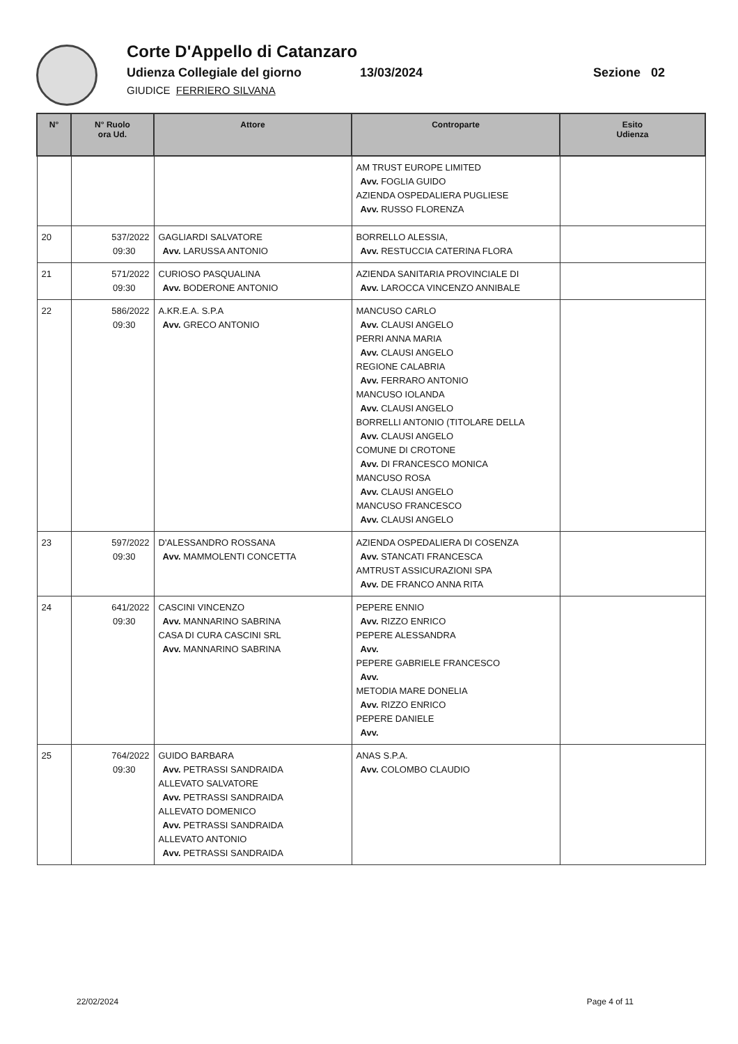Corte D'Appello di Catanzaro
Udienza Collegiale del giorno 13/03/2024 Sezione 02
GIUDICE FERRIERO SILVANA
| N° | N° Ruolo ora Ud. | Attore | Controparte | Esito Udienza |
| --- | --- | --- | --- | --- |
| | | | AM TRUST EUROPE LIMITED Avv. FOGLIA GUIDO AZIENDA OSPEDALIERA PUGLIESE Avv. RUSSO FLORENZA | |
| 20 | 537/2022 09:30 | GAGLIARDI SALVATORE Avv. LARUSSA ANTONIO | BORRELLO ALESSIA, Avv. RESTUCCIA CATERINA FLORA | |
| 21 | 571/2022 09:30 | CURIOSO PASQUALINA Avv. BODERONE ANTONIO | AZIENDA SANITARIA PROVINCIALE DI Avv. LAROCCA VINCENZO ANNIBALE | |
| 22 | 586/2022 09:30 | A.KR.E.A. S.P.A Avv. GRECO ANTONIO | MANCUSO CARLO Avv. CLAUSI ANGELO PERRI ANNA MARIA Avv. CLAUSI ANGELO REGIONE CALABRIA Avv. FERRARO ANTONIO MANCUSO IOLANDA Avv. CLAUSI ANGELO BORRELLI ANTONIO (TITOLARE DELLA Avv. CLAUSI ANGELO COMUNE DI CROTONE Avv. DI FRANCESCO MONICA MANCUSO ROSA Avv. CLAUSI ANGELO MANCUSO FRANCESCO Avv. CLAUSI ANGELO | |
| 23 | 597/2022 09:30 | D'ALESSANDRO ROSSANA Avv. MAMMOLENTI CONCETTA | AZIENDA OSPEDALIERA DI COSENZA Avv. STANCATI FRANCESCA AMTRUST ASSICURAZIONI SPA Avv. DE FRANCO ANNA RITA | |
| 24 | 641/2022 09:30 | CASCINI VINCENZO Avv. MANNARINO SABRINA CASA DI CURA CASCINI SRL Avv. MANNARINO SABRINA | PEPERE ENNIO Avv. RIZZO ENRICO PEPERE ALESSANDRA Avv. PEPERE GABRIELE FRANCESCO Avv. METODIA MARE DONELIA Avv. RIZZO ENRICO PEPERE DANIELE Avv. | |
| 25 | 764/2022 09:30 | GUIDO BARBARA Avv. PETRASSI SANDRAIDA ALLEVATO SALVATORE Avv. PETRASSI SANDRAIDA ALLEVATO DOMENICO Avv. PETRASSI SANDRAIDA ALLEVATO ANTONIO Avv. PETRASSI SANDRAIDA | ANAS S.P.A. Avv. COLOMBO CLAUDIO | |
22/02/2024 Page 4 of 11